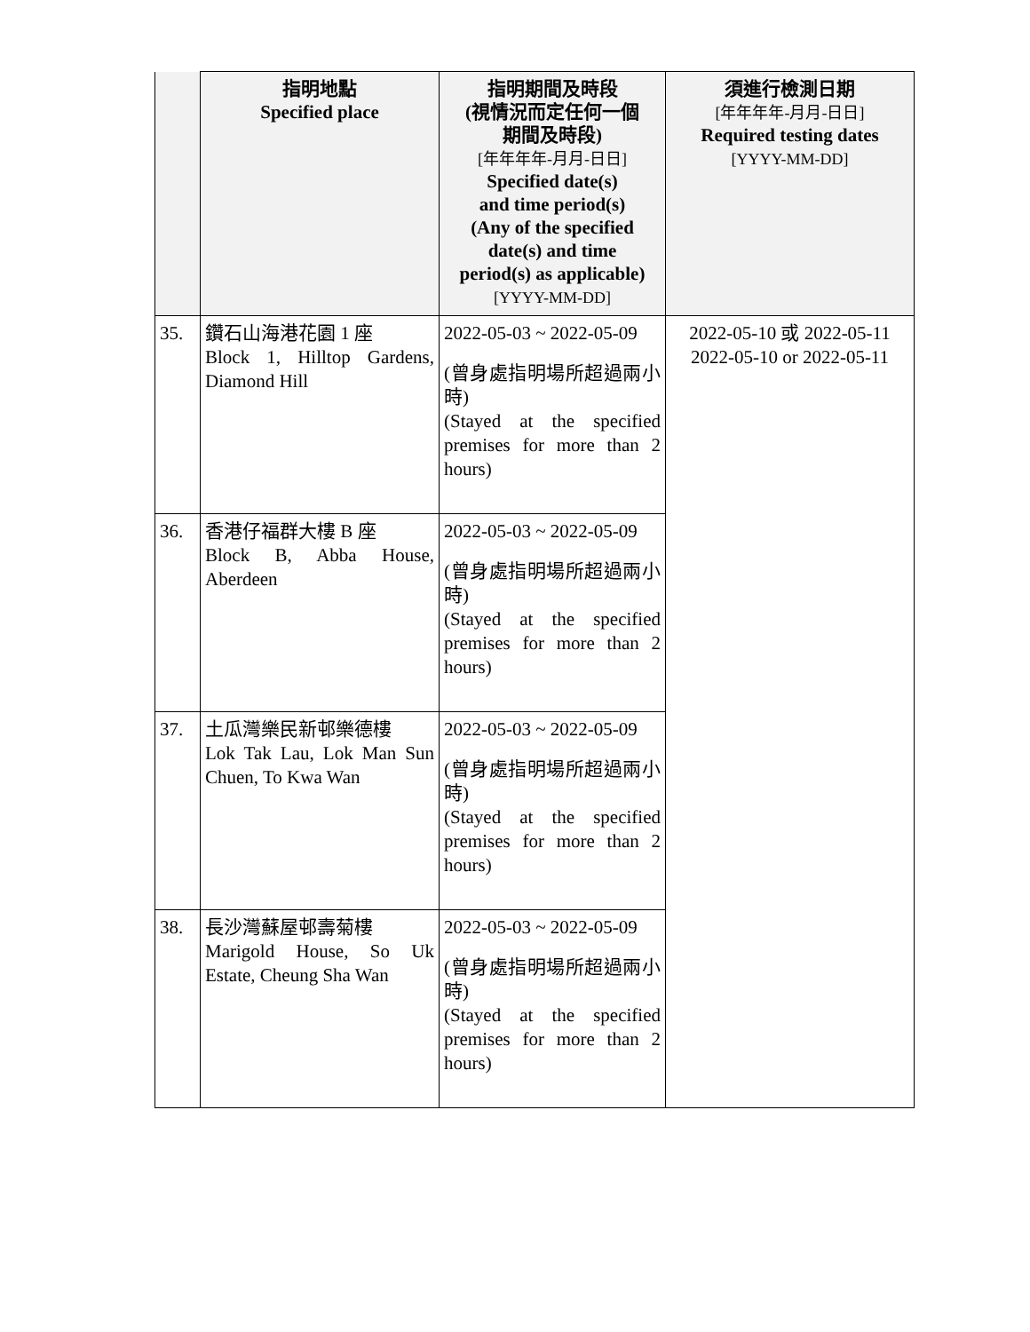| | 指明地點 Specified place | 指明期間及時段 (視情況而定任何一個 期間及時段) [年年年年-月月-日日] Specified date(s) and time period(s) (Any of the specified date(s) and time period(s) as applicable) [YYYY-MM-DD] | 須進行檢測日期 [年年年年-月月-日日] Required testing dates [YYYY-MM-DD] |
| --- | --- | --- | --- |
| 35. | 鑽石山海港花園 1 座 Block 1, Hilltop Gardens, Diamond Hill | 2022-05-03 ~ 2022-05-09 (曾身處指明場所超過兩小時) (Stayed at the specified premises for more than 2 hours) | 2022-05-10 或 2022-05-11 2022-05-10 or 2022-05-11 |
| 36. | 香港仔福群大樓 B 座 Block B, Abba House, Aberdeen | 2022-05-03 ~ 2022-05-09 (曾身處指明場所超過兩小時) (Stayed at the specified premises for more than 2 hours) | |
| 37. | 土瓜灣樂民新邨樂德樓 Lok Tak Lau, Lok Man Sun Chuen, To Kwa Wan | 2022-05-03 ~ 2022-05-09 (曾身處指明場所超過兩小時) (Stayed at the specified premises for more than 2 hours) | |
| 38. | 長沙灣蘇屋邨壽菊樓 Marigold House, So Uk Estate, Cheung Sha Wan | 2022-05-03 ~ 2022-05-09 (曾身處指明場所超過兩小時) (Stayed at the specified premises for more than 2 hours) | |